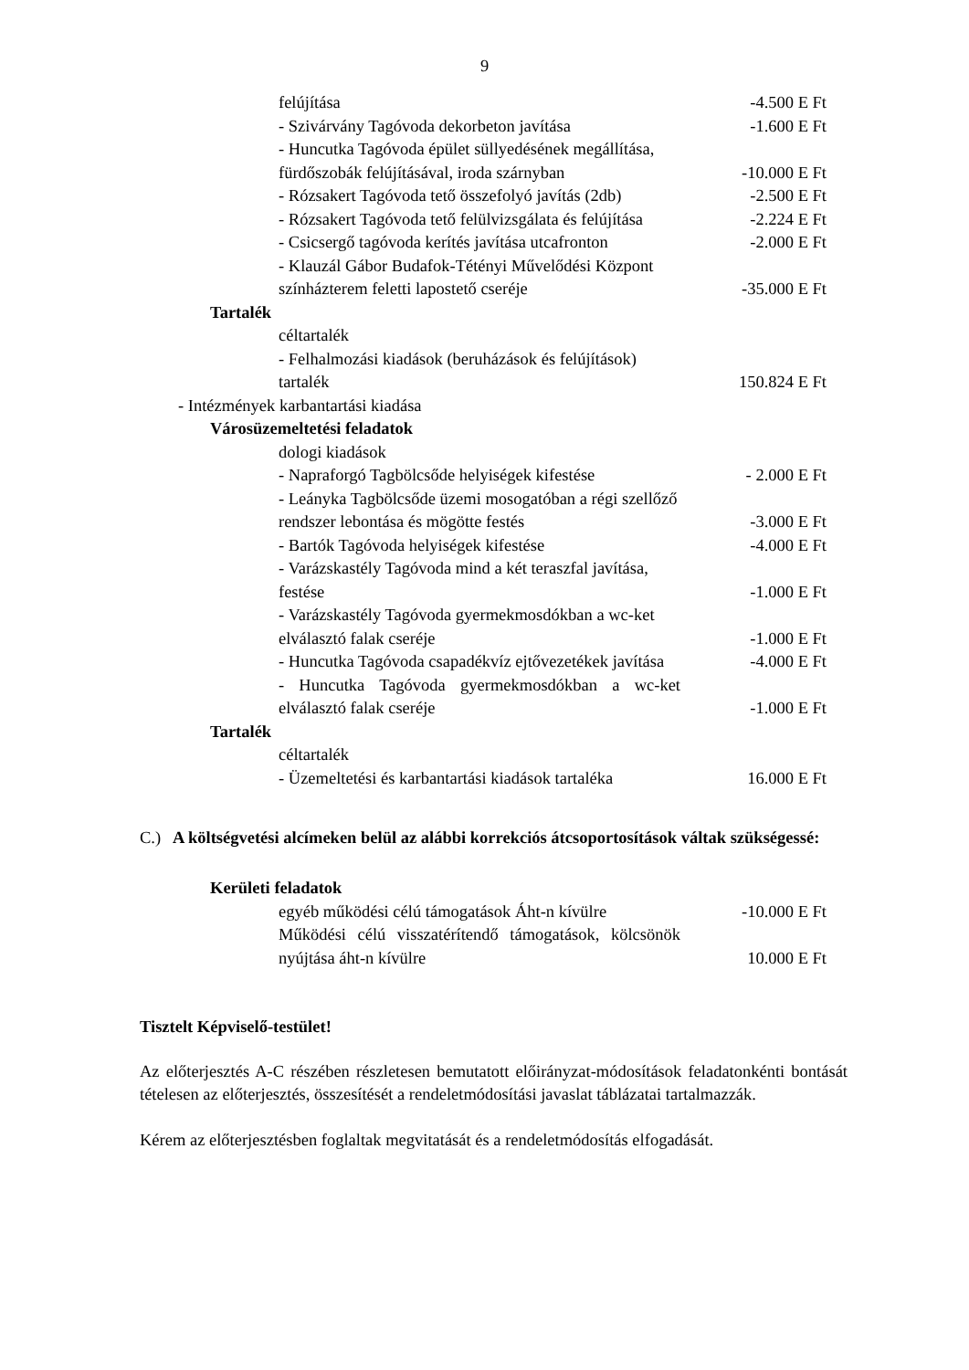9
felújítása -4.500 E Ft
- Szivárvány Tagóvoda dekorbeton javítása
-1.600 E Ft
- Huncutka Tagóvoda épület süllyedésének megállítása, fürdőszobák felújításával, iroda szárnyban
-10.000 E Ft
- Rózsakert Tagóvoda tető összefolyó javítás (2db)
-2.500 E Ft
- Rózsakert Tagóvoda tető felülvizsgálata és felújítása
-2.224 E Ft
- Csicsergő tagóvoda kerítés javítása utcafronton
-2.000 E Ft
- Klauzál Gábor Budafok-Tétényi Művelődési Központ színházterem feletti lapostető cseréje
-35.000 E Ft
Tartalék
céltartalék
- Felhalmozási kiadások (beruházások és felújítások) tartalék
150.824 E Ft
- Intézmények karbantartási kiadása
Városüzemeltetési feladatok
dologi kiadások
- Napraforgó Tagbölcsőde helyiségek kifestése
- 2.000 E Ft
- Leányka Tagbölcsőde üzemi mosogatóban a régi szellőző rendszer lebontása és mögötte festés
-3.000 E Ft
- Bartók Tagóvoda helyiségek kifestése -4.000 E Ft
- Varázskastély Tagóvoda mind a két teraszfal javítása, festése
-1.000 E Ft
- Varázskastély Tagóvoda gyermekmosdókban a wc-ket elválasztó falak cseréje
-1.000 E Ft
- Huncutka Tagóvoda csapadékvíz ejtővezetékek javítása
-4.000 E Ft
- Huncutka Tagóvoda gyermekmosdókban a wc-ket elválasztó falak cseréje
-1.000 E Ft
Tartalék
céltartalék
- Üzemeltetési és karbantartási kiadások tartaléka
16.000 E Ft
C.) A költségvetési alcímeken belül az alábbi korrekciós átcsoportosítások váltak szükségessé:
Kerületi feladatok
egyéb működési célú támogatások Áht-n kívülre
-10.000 E Ft
Működési célú visszatérítendő támogatások, kölcsönök nyújtása áht-n kívülre
10.000 E Ft
Tisztelt Képviselő-testület!
Az előterjesztés A-C részében részletesen bemutatott előirányzat-módosítások feladatonkénti bontását tételesen az előterjesztés, összesítését a rendeletmódosítási javaslat táblázatai tartalmazzák.
Kérem az előterjesztésben foglaltak megvitatását és a rendeletmódosítás elfogadását.